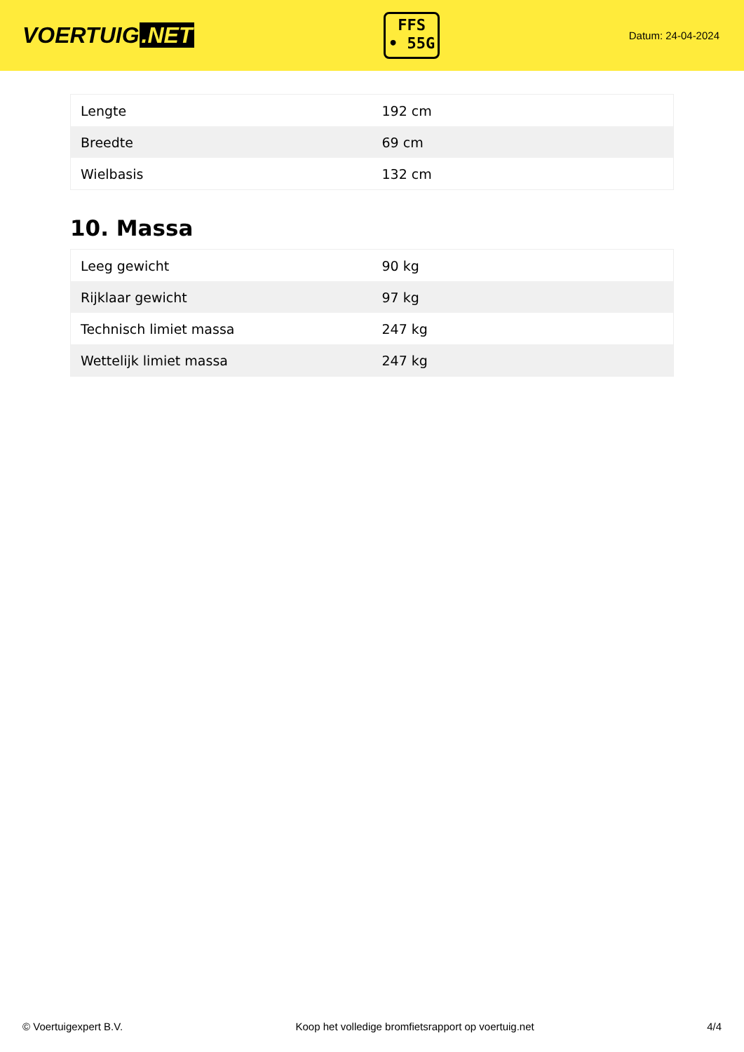VOERTUIG.NET
FFS
• 55G
Datum: 24-04-2024
| Lengte | 192 cm |
| Breedte | 69 cm |
| Wielbasis | 132 cm |
10. Massa
| Leeg gewicht | 90 kg |
| Rijklaar gewicht | 97 kg |
| Technisch limiet massa | 247 kg |
| Wettelijk limiet massa | 247 kg |
© Voertuigexpert B.V. Koop het volledige bromfietsrapport op voertuig.net 4/4